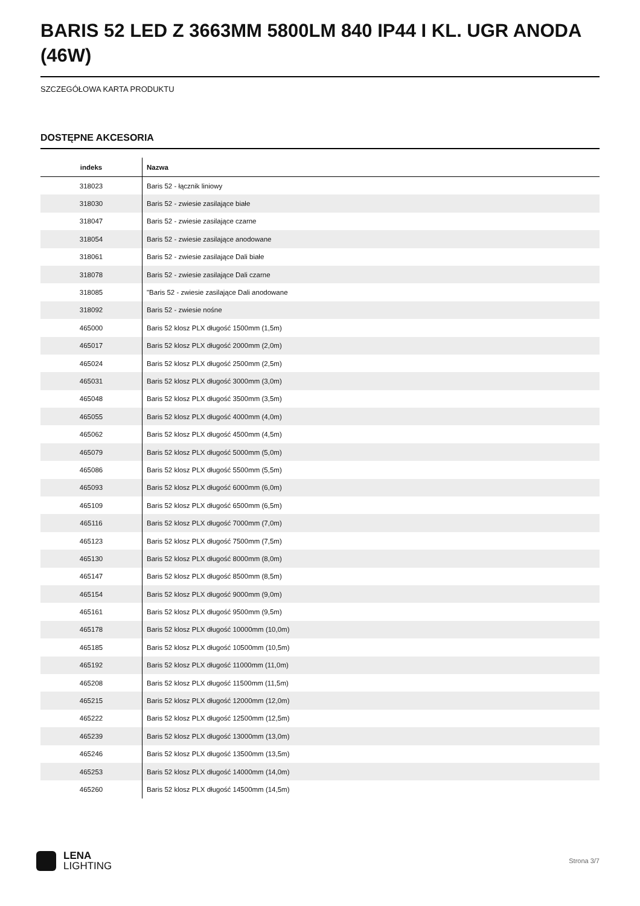BARIS 52 LED Z 3663MM 5800LM 840 IP44 I KL. UGR ANODA (46W)
SZCZEGÓŁOWA KARTA PRODUKTU
DOSTĘPNE AKCESORIA
| indeks | Nazwa |
| --- | --- |
| 318023 | Baris 52 - łącznik liniowy |
| 318030 | Baris 52 - zwiesie zasilające białe |
| 318047 | Baris 52 - zwiesie zasilające czarne |
| 318054 | Baris 52 - zwiesie zasilające anodowane |
| 318061 | Baris 52 - zwiesie zasilające Dali białe |
| 318078 | Baris 52 - zwiesie zasilające Dali czarne |
| 318085 | "Baris 52 - zwiesie zasilające Dali anodowane |
| 318092 | Baris 52 - zwiesie nośne |
| 465000 | Baris 52 klosz PLX długość 1500mm (1,5m) |
| 465017 | Baris 52 klosz PLX długość 2000mm (2,0m) |
| 465024 | Baris 52 klosz PLX długość 2500mm (2,5m) |
| 465031 | Baris 52 klosz PLX długość 3000mm (3,0m) |
| 465048 | Baris 52 klosz PLX długość 3500mm (3,5m) |
| 465055 | Baris 52 klosz PLX długość 4000mm (4,0m) |
| 465062 | Baris 52 klosz PLX długość 4500mm (4,5m) |
| 465079 | Baris 52 klosz PLX długość 5000mm (5,0m) |
| 465086 | Baris 52 klosz PLX długość 5500mm (5,5m) |
| 465093 | Baris 52 klosz PLX długość 6000mm (6,0m) |
| 465109 | Baris 52 klosz PLX długość 6500mm (6,5m) |
| 465116 | Baris 52 klosz PLX długość 7000mm (7,0m) |
| 465123 | Baris 52 klosz PLX długość 7500mm (7,5m) |
| 465130 | Baris 52 klosz PLX długość 8000mm (8,0m) |
| 465147 | Baris 52 klosz PLX długość 8500mm (8,5m) |
| 465154 | Baris 52 klosz PLX długość 9000mm (9,0m) |
| 465161 | Baris 52 klosz PLX długość 9500mm (9,5m) |
| 465178 | Baris 52 klosz PLX długość 10000mm (10,0m) |
| 465185 | Baris 52 klosz PLX długość 10500mm (10,5m) |
| 465192 | Baris 52 klosz PLX długość 11000mm (11,0m) |
| 465208 | Baris 52 klosz PLX długość 11500mm (11,5m) |
| 465215 | Baris 52 klosz PLX długość 12000mm (12,0m) |
| 465222 | Baris 52 klosz PLX długość 12500mm (12,5m) |
| 465239 | Baris 52 klosz PLX długość 13000mm (13,0m) |
| 465246 | Baris 52 klosz PLX długość 13500mm (13,5m) |
| 465253 | Baris 52 klosz PLX długość 14000mm (14,0m) |
| 465260 | Baris 52 klosz PLX długość 14500mm (14,5m) |
LENA
LIGHTING
Strona 3/7